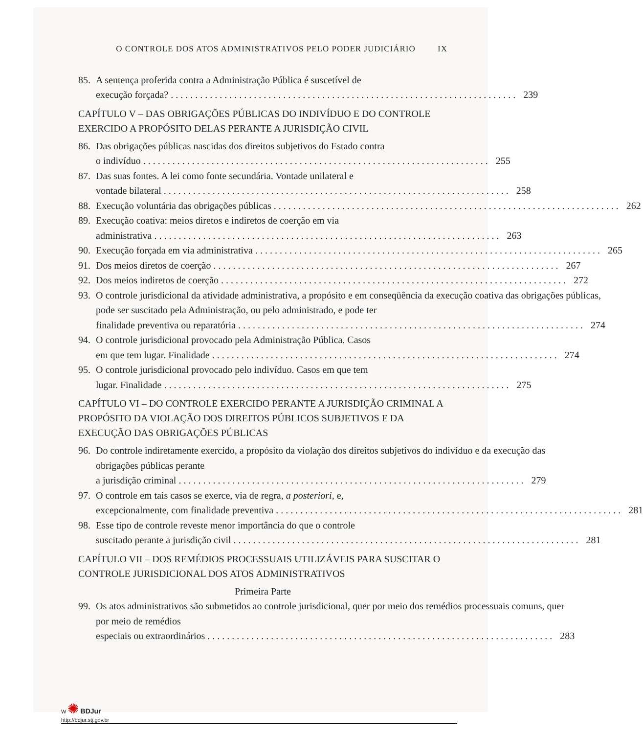O CONTROLE DOS ATOS ADMINISTRATIVOS PELO PODER JUDICIÁRIO IX
85. A sentença proferida contra a Administração Pública é suscetível de
execução forçada? 239
CAPÍTULO V – DAS OBRIGAÇÕES PÚBLICAS DO INDIVÍDUO E DO CONTROLE EXERCIDO A PROPÓSITO DELAS PERANTE A JURISDIÇÃO CIVIL
86. Das obrigações públicas nascidas dos direitos subjetivos do Estado contra
o indivíduo 255
87. Das suas fontes. A lei como fonte secundária. Vontade unilateral e
vontade bilateral 258
88. Execução voluntária das obrigações públicas 262
89. Execução coativa: meios diretos e indiretos de coerção em via
administrativa 263
90. Execução forçada em via administrativa 265
91. Dos meios diretos de coerção 267
92. Dos meios indiretos de coerção 272
93. O controle jurisdicional da atividade administrativa, a propósito e em conseqüência da execução coativa das obrigações públicas, pode ser suscitado pela Administração, ou pelo administrado, e pode ter
finalidade preventiva ou reparatória 274
94. O controle jurisdicional provocado pela Administração Pública. Casos
em que tem lugar. Finalidade 274
95. O controle jurisdicional provocado pelo indivíduo. Casos em que tem
lugar. Finalidade 275
CAPÍTULO VI – DO CONTROLE EXERCIDO PERANTE A JURISDIÇÃO CRIMINAL A PROPÓSITO DA VIOLAÇÃO DOS DIREITOS PÚBLICOS SUBJETIVOS E DA EXECUÇÃO DAS OBRIGAÇÕES PÚBLICAS
96. Do controle indiretamente exercido, a propósito da violação dos direitos subjetivos do indivíduo e da execução das obrigações públicas perante
a jurisdição criminal 279
97. O controle em tais casos se exerce, via de regra, a posteriori, e,
excepcionalmente, com finalidade preventiva 281
98. Esse tipo de controle reveste menor importância do que o controle
suscitado perante a jurisdição civil 281
CAPÍTULO VII – DOS REMÉDIOS PROCESSUAIS UTILIZÁVEIS PARA SUSCITAR O CONTROLE JURISDICIONAL DOS ATOS ADMINISTRATIVOS
Primeira Parte
99. Os atos administrativos são submetidos ao controle jurisdicional, quer por meio dos remédios processuais comuns, quer por meio de remédios
especiais ou extraordinários 283
W ✺ BDJur
http://bdjur.stj.gov.br